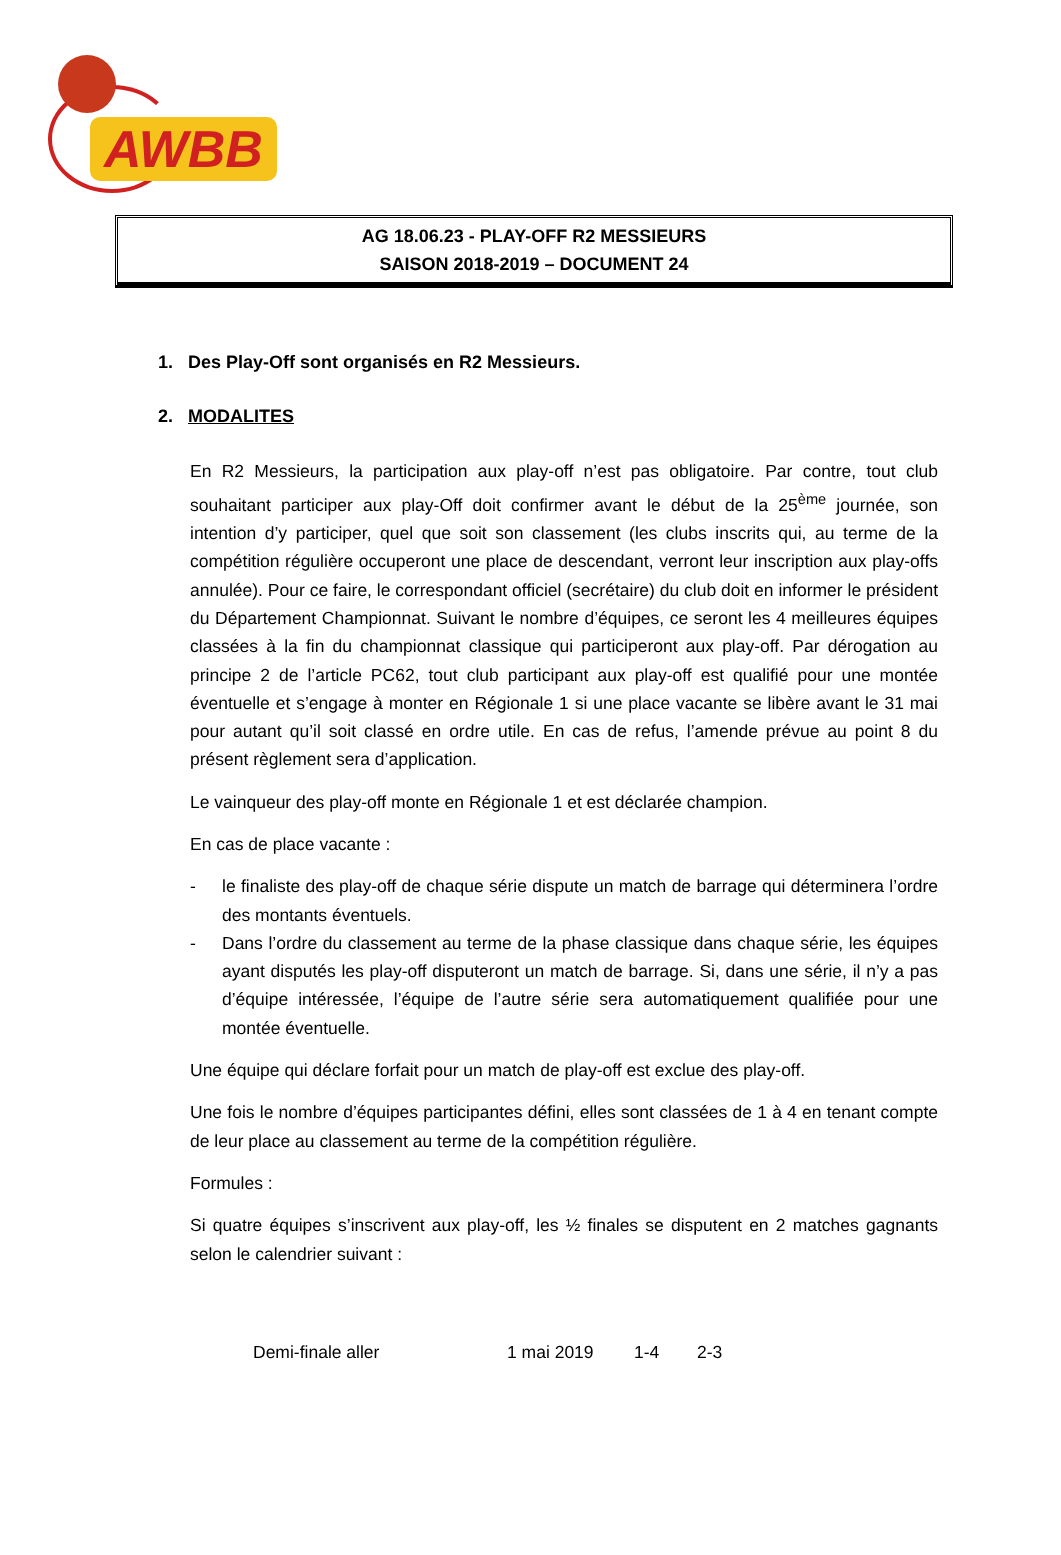AWBB
AG 18.06.23 - PLAY-OFF R2 MESSIEURS
SAISON 2018-2019 – DOCUMENT 24
1. Des Play-Off sont organisés en R2 Messieurs.
2. MODALITES
En R2 Messieurs, la participation aux play-off n’est pas obligatoire. Par contre, tout club souhaitant participer aux play-Off doit confirmer avant le début de la 25<sup>ème</sup> journée, son intention d’y participer, quel que soit son classement (les clubs inscrits qui, au terme de la compétition régulière occuperont une place de descendant, verront leur inscription aux play-offs annulée). Pour ce faire, le correspondant officiel (secrétaire) du club doit en informer le président du Département Championnat. Suivant le nombre d’équipes, ce seront les 4 meilleures équipes classées à la fin du championnat classique qui participeront aux play-off. Par dérogation au principe 2 de l’article PC62, tout club participant aux play-off est qualifié pour une montée éventuelle et s’engage à monter en Régionale 1 si une place vacante se libère avant le 31 mai pour autant qu’il soit classé en ordre utile. En cas de refus, l’amende prévue au point 8 du présent règlement sera d’application.
Le vainqueur des play-off monte en Régionale 1 et est déclarée champion.
En cas de place vacante :
- le finaliste des play-off de chaque série dispute un match de barrage qui déterminera l’ordre des montants éventuels.
- Dans l’ordre du classement au terme de la phase classique dans chaque série, les équipes ayant disputés les play-off disputeront un match de barrage. Si, dans une série, il n’y a pas d’équipe intéressée, l’équipe de l’autre série sera automatiquement qualifiée pour une montée éventuelle.
Une équipe qui déclare forfait pour un match de play-off est exclue des play-off.
Une fois le nombre d’équipes participantes défini, elles sont classées de 1 à 4 en tenant compte de leur place au classement au terme de la compétition régulière.
Formules :
Si quatre équipes s’inscrivent aux play-off, les ½ finales se disputent en 2 matches gagnants selon le calendrier suivant :
Demi-finale aller 1 mai 2019 1-4 2-3